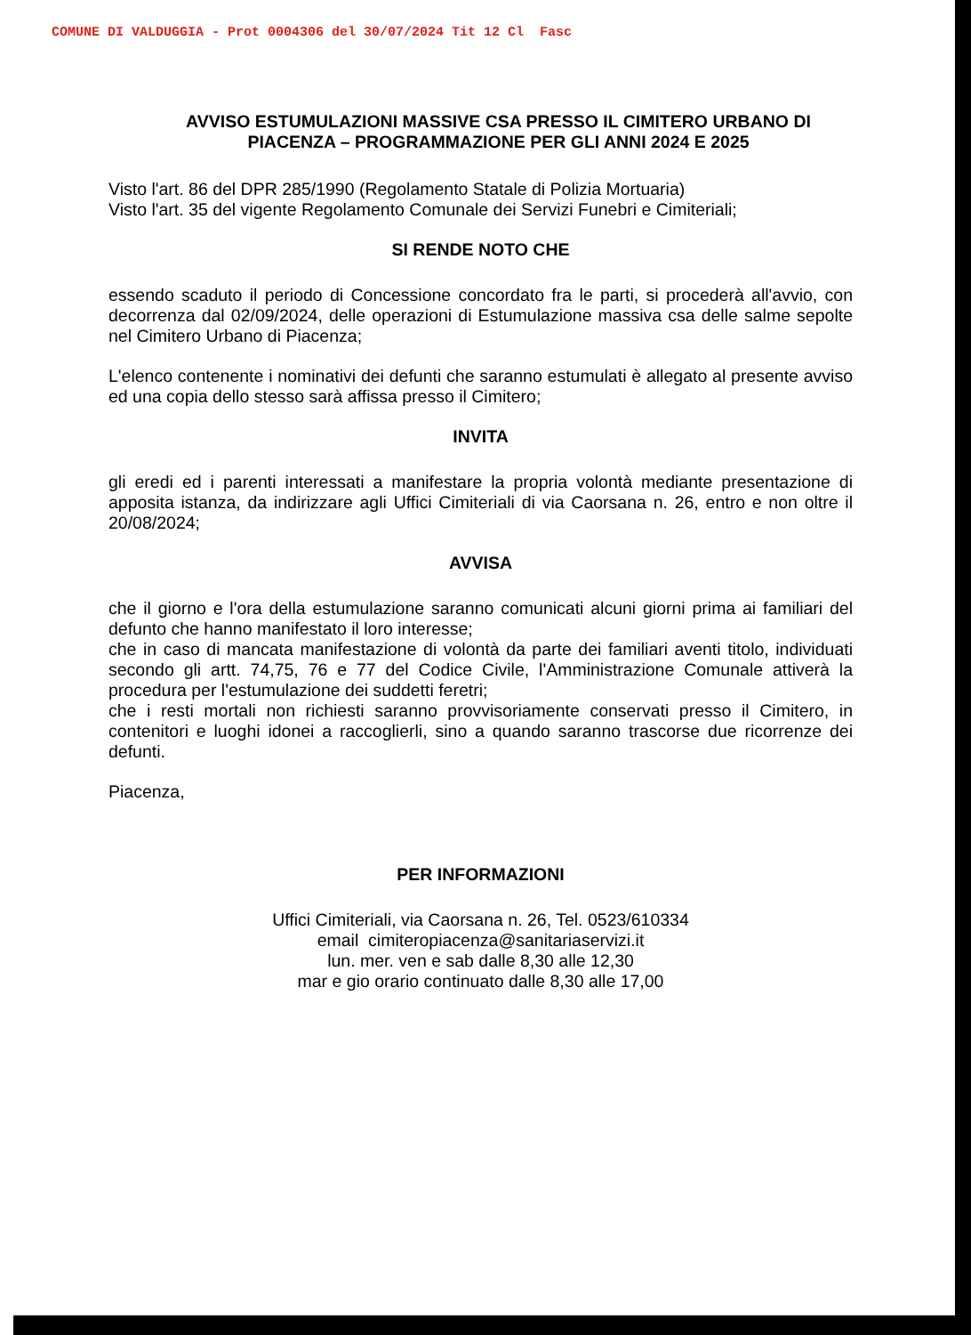COMUNE DI VALDUGGIA - Prot 0004306 del 30/07/2024 Tit 12 Cl Fasc
AVVISO ESTUMULAZIONI MASSIVE CSA PRESSO IL CIMITERO URBANO DI PIACENZA – PROGRAMMAZIONE PER GLI ANNI 2024 E 2025
Visto l'art. 86 del DPR 285/1990 (Regolamento Statale di Polizia Mortuaria)
Visto l'art. 35 del vigente Regolamento Comunale dei Servizi Funebri e Cimiteriali;
SI RENDE NOTO CHE
essendo scaduto il periodo di Concessione concordato fra le parti, si procederà all'avvio, con decorrenza dal 02/09/2024, delle operazioni di Estumulazione massiva csa delle salme sepolte nel Cimitero Urbano di Piacenza;
L'elenco contenente i nominativi dei defunti che saranno estumulati è allegato al presente avviso ed una copia dello stesso sarà affissa presso il Cimitero;
INVITA
gli eredi ed i parenti interessati a manifestare la propria volontà mediante presentazione di apposita istanza, da indirizzare agli Uffici Cimiteriali di via Caorsana n. 26, entro e non oltre il 20/08/2024;
AVVISA
che il giorno e l'ora della estumulazione saranno comunicati alcuni giorni prima ai familiari del defunto che hanno manifestato il loro interesse;
che in caso di mancata manifestazione di volontà da parte dei familiari aventi titolo, individuati secondo gli artt. 74,75, 76 e 77 del Codice Civile, l'Amministrazione Comunale attiverà la procedura per l'estumulazione dei suddetti feretri;
che i resti mortali non richiesti saranno provvisoriamente conservati presso il Cimitero, in contenitori e luoghi idonei a raccoglierli, sino a quando saranno trascorse due ricorrenze dei defunti.
Piacenza,
PER INFORMAZIONI
Uffici Cimiteriali, via Caorsana n. 26, Tel. 0523/610334
email cimiteropiacenza@sanitariaservizi.it
lun. mer. ven e sab dalle 8,30 alle 12,30
mar e gio orario continuato dalle 8,30 alle 17,00